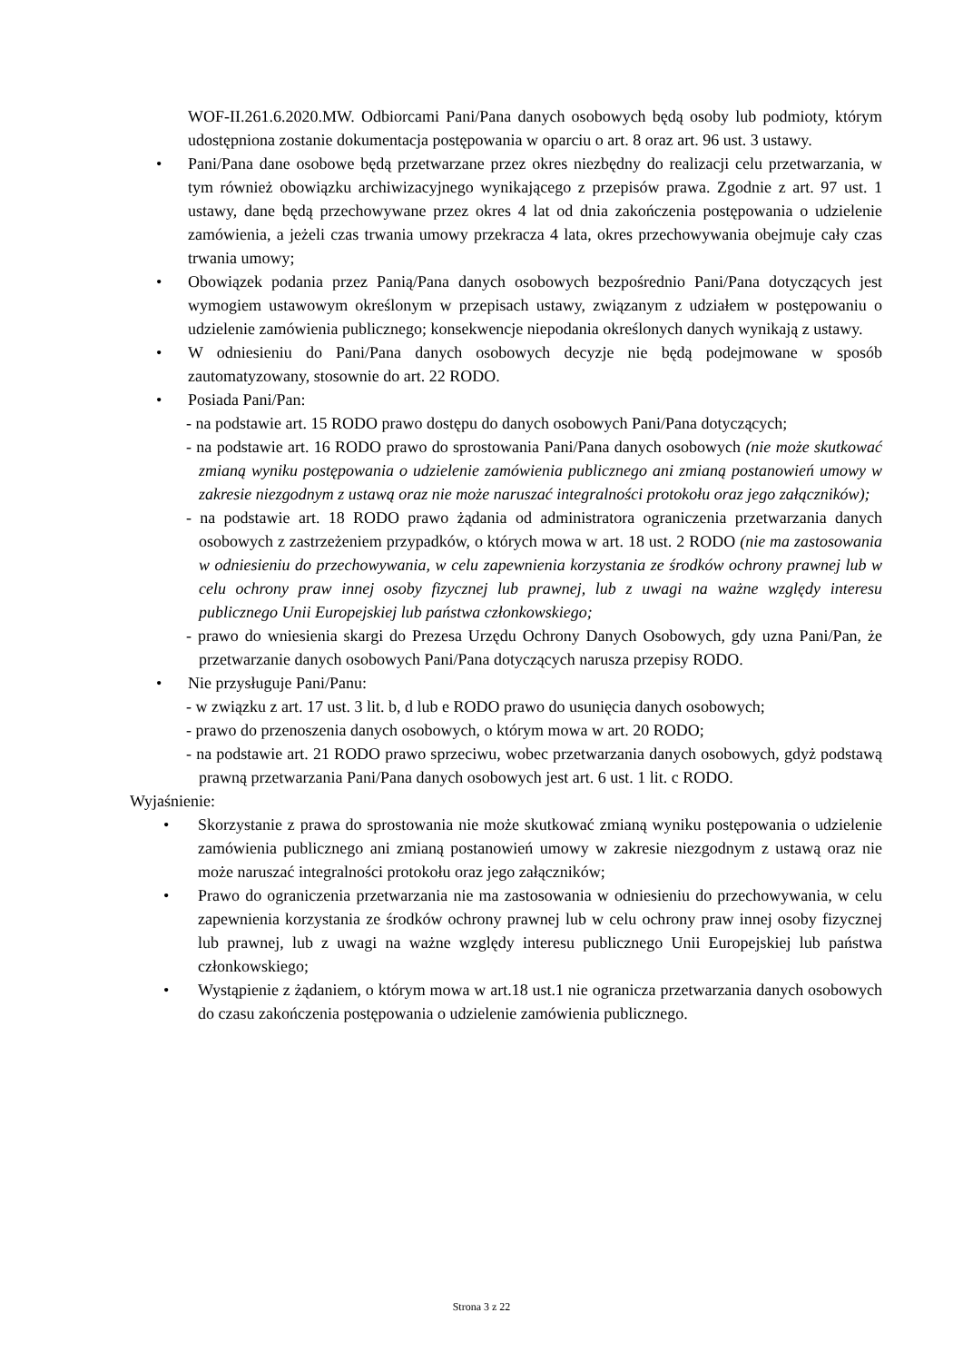WOF-II.261.6.2020.MW. Odbiorcami Pani/Pana danych osobowych będą osoby lub podmioty, którym udostępniona zostanie dokumentacja postępowania w oparciu o art. 8 oraz art. 96 ust. 3 ustawy.
• Pani/Pana dane osobowe będą przetwarzane przez okres niezbędny do realizacji celu przetwarzania, w tym również obowiązku archiwizacyjnego wynikającego z przepisów prawa. Zgodnie z art. 97 ust. 1 ustawy, dane będą przechowywane przez okres 4 lat od dnia zakończenia postępowania o udzielenie zamówienia, a jeżeli czas trwania umowy przekracza 4 lata, okres przechowywania obejmuje cały czas trwania umowy;
• Obowiązek podania przez Panią/Pana danych osobowych bezpośrednio Pani/Pana dotyczących jest wymogiem ustawowym określonym w przepisach ustawy, związanym z udziałem w postępowaniu o udzielenie zamówienia publicznego; konsekwencje niepodania określonych danych wynikają z ustawy.
• W odniesieniu do Pani/Pana danych osobowych decyzje nie będą podejmowane w sposób zautomatyzowany, stosownie do art. 22 RODO.
• Posiada Pani/Pan:
- na podstawie art. 15 RODO prawo dostępu do danych osobowych Pani/Pana dotyczących;
- na podstawie art. 16 RODO prawo do sprostowania Pani/Pana danych osobowych (nie może skutkować zmianą wyniku postępowania o udzielenie zamówienia publicznego ani zmianą postanowień umowy w zakresie niezgodnym z ustawą oraz nie może naruszać integralności protokołu oraz jego załączników);
- na podstawie art. 18 RODO prawo żądania od administratora ograniczenia przetwarzania danych osobowych z zastrzeżeniem przypadków, o których mowa w art. 18 ust. 2 RODO (nie ma zastosowania w odniesieniu do przechowywania, w celu zapewnienia korzystania ze środków ochrony prawnej lub w celu ochrony praw innej osoby fizycznej lub prawnej, lub z uwagi na ważne względy interesu publicznego Unii Europejskiej lub państwa członkowskiego;
- prawo do wniesienia skargi do Prezesa Urzędu Ochrony Danych Osobowych, gdy uzna Pani/Pan, że przetwarzanie danych osobowych Pani/Pana dotyczących narusza przepisy RODO.
• Nie przysługuje Pani/Panu:
- w związku z art. 17 ust. 3 lit. b, d lub e RODO prawo do usunięcia danych osobowych;
- prawo do przenoszenia danych osobowych, o którym mowa w art. 20 RODO;
- na podstawie art. 21 RODO prawo sprzeciwu, wobec przetwarzania danych osobowych, gdyż podstawą prawną przetwarzania Pani/Pana danych osobowych jest art. 6 ust. 1 lit. c RODO.
Wyjaśnienie:
• Skorzystanie z prawa do sprostowania nie może skutkować zmianą wyniku postępowania o udzielenie zamówienia publicznego ani zmianą postanowień umowy w zakresie niezgodnym z ustawą oraz nie może naruszać integralności protokołu oraz jego załączników;
• Prawo do ograniczenia przetwarzania nie ma zastosowania w odniesieniu do przechowywania, w celu zapewnienia korzystania ze środków ochrony prawnej lub w celu ochrony praw innej osoby fizycznej lub prawnej, lub z uwagi na ważne względy interesu publicznego Unii Europejskiej lub państwa członkowskiego;
• Wystąpienie z żądaniem, o którym mowa w art.18 ust.1 nie ogranicza przetwarzania danych osobowych do czasu zakończenia postępowania o udzielenie zamówienia publicznego.
Strona 3 z 22